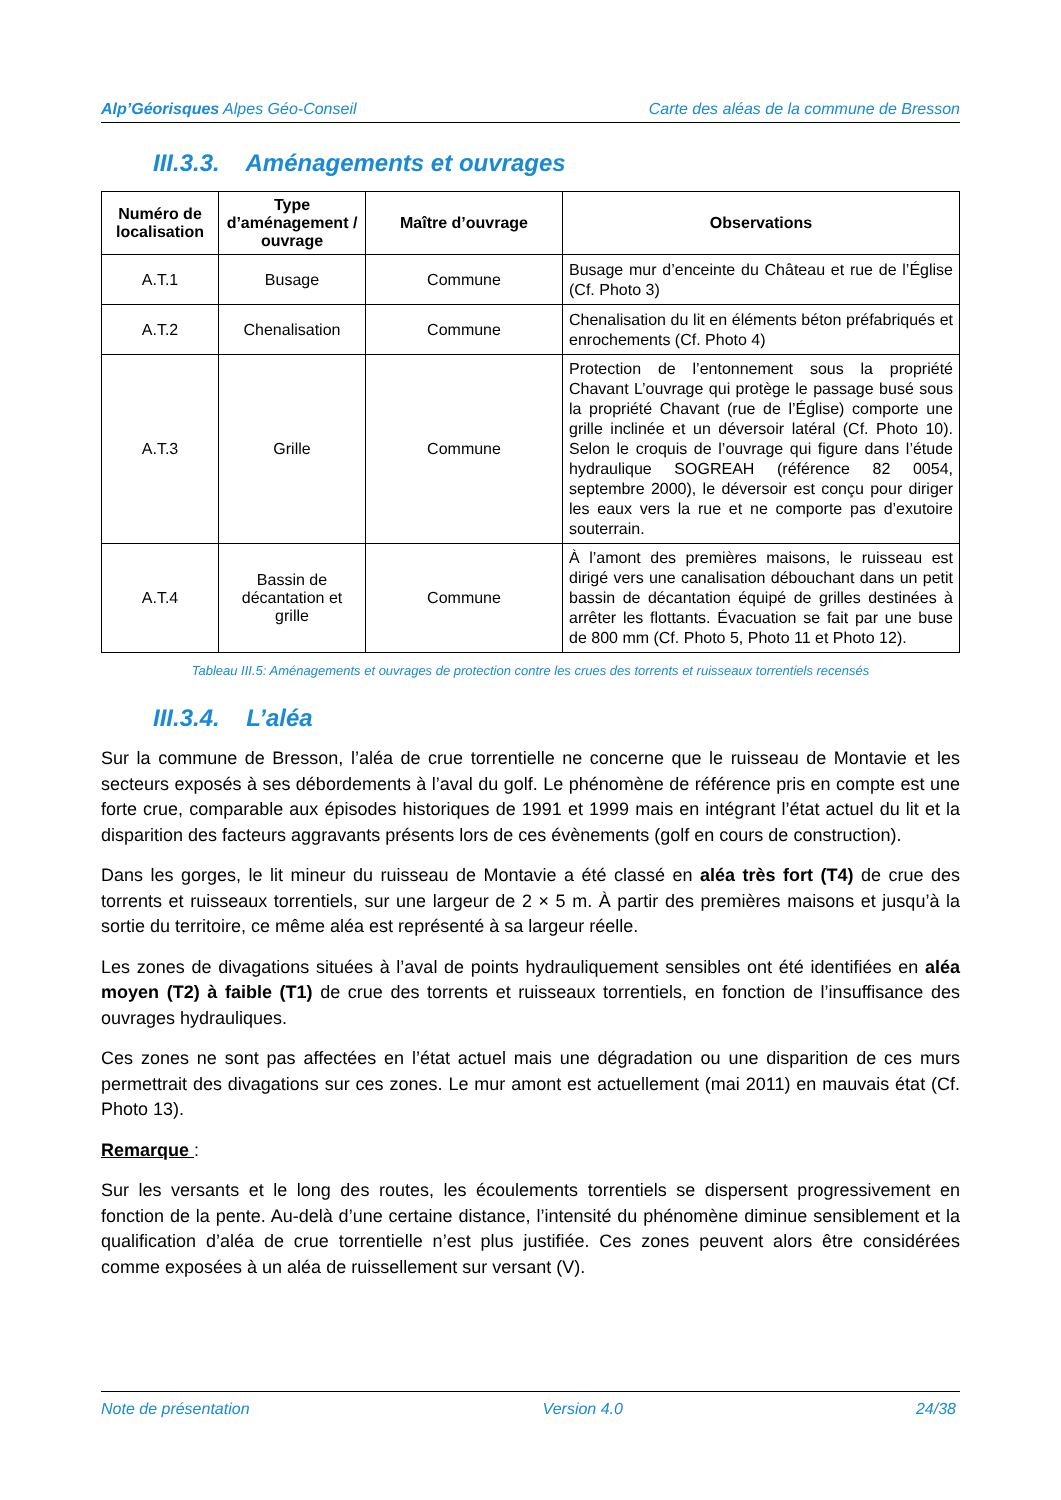Alp’Géorisques Alpes Géo-Conseil
Carte des aléas de la commune de Bresson
III.3.3. Aménagements et ouvrages
| Numéro de localisation | Type d’aménagement / ouvrage | Maître d’ouvrage | Observations |
| --- | --- | --- | --- |
| A.T.1 | Busage | Commune | Busage mur d’enceinte du Château et rue de l’Église (Cf. Photo 3) |
| A.T.2 | Chenalisation | Commune | Chenalisation du lit en éléments béton préfabriqués et enrochements (Cf. Photo 4) |
| A.T.3 | Grille | Commune | Protection de l’entonnement sous la propriété Chavant L’ouvrage qui protège le passage busé sous la propriété Chavant (rue de l’Église) comporte une grille inclinée et un déversoir latéral (Cf. Photo 10). Selon le croquis de l’ouvrage qui figure dans l’étude hydraulique SOGREAH (référence 82 0054, septembre 2000), le déversoir est conçu pour diriger les eaux vers la rue et ne comporte pas d’exutoire souterrain. |
| A.T.4 | Bassin de décantation et grille | Commune | À l’amont des premières maisons, le ruisseau est dirigé vers une canalisation débouchant dans un petit bassin de décantation équipé de grilles destinées à arrêter les flottants. Évacuation se fait par une buse de 800 mm (Cf. Photo 5, Photo 11 et Photo 12). |
Tableau III.5: Aménagements et ouvrages de protection contre les crues des torrents et ruisseaux torrentiels recensés
III.3.4. L’aléa
Sur la commune de Bresson, l’aléa de crue torrentielle ne concerne que le ruisseau de Montavie et les secteurs exposés à ses débordements à l’aval du golf. Le phénomène de référence pris en compte est une forte crue, comparable aux épisodes historiques de 1991 et 1999 mais en intégrant l’état actuel du lit et la disparition des facteurs aggravants présents lors de ces évènements (golf en cours de construction).
Dans les gorges, le lit mineur du ruisseau de Montavie a été classé en aléa très fort (T4) de crue des torrents et ruisseaux torrentiels, sur une largeur de 2 × 5 m. À partir des premières maisons et jusqu’à la sortie du territoire, ce même aléa est représenté à sa largeur réelle.
Les zones de divagations situées à l’aval de points hydrauliquement sensibles ont été identifiées en aléa moyen (T2) à faible (T1) de crue des torrents et ruisseaux torrentiels, en fonction de l’insuffisance des ouvrages hydrauliques.
Ces zones ne sont pas affectées en l’état actuel mais une dégradation ou une disparition de ces murs permettrait des divagations sur ces zones. Le mur amont est actuellement (mai 2011) en mauvais état (Cf. Photo 13).
Remarque :
Sur les versants et le long des routes, les écoulements torrentiels se dispersent progressivement en fonction de la pente. Au-delà d’une certaine distance, l’intensité du phénomène diminue sensiblement et la qualification d’aléa de crue torrentielle n’est plus justifiée. Ces zones peuvent alors être considérées comme exposées à un aléa de ruissellement sur versant (V).
Note de présentation Version 4.0 24/38